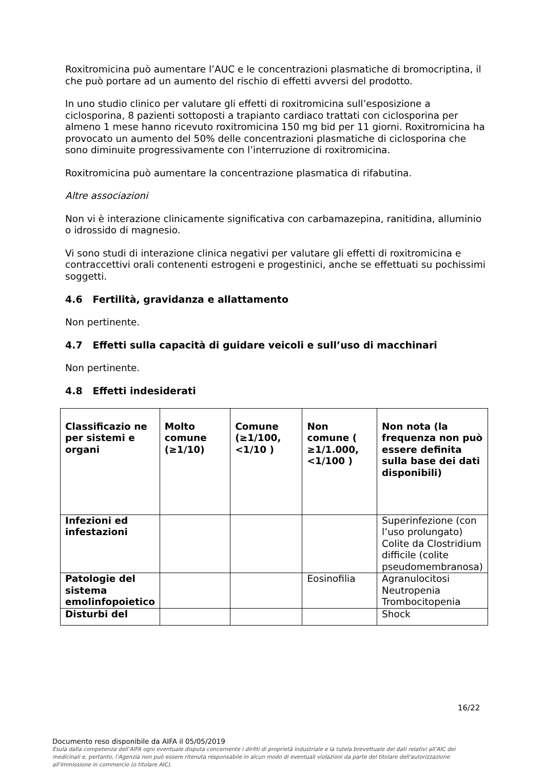Roxitromicina può aumentare l’AUC e le concentrazioni plasmatiche di bromocriptina, il che può portare ad un aumento del rischio di effetti avversi del prodotto.
In uno studio clinico per valutare gli effetti di roxitromicina sull’esposizione a ciclosporina, 8 pazienti sottoposti a trapianto cardiaco trattati con ciclosporina per almeno 1 mese hanno ricevuto roxitromicina 150 mg bid per 11 giorni. Roxitromicina ha provocato un aumento del 50% delle concentrazioni plasmatiche di ciclosporina che sono diminuite progressivamente con l’interruzione di roxitromicina.
Roxitromicina può aumentare la concentrazione plasmatica di rifabutina.
Altre associazioni
Non vi è interazione clinicamente significativa con carbamazepina, ranitidina, alluminio o idrossido di magnesio.
Vi sono studi di interazione clinica negativi per valutare gli effetti di roxitromicina e contraccettivi orali contenenti estrogeni e progestinici, anche se effettuati su pochissimi soggetti.
4.6 Fertilità, gravidanza e allattamento
Non pertinente.
4.7 Effetti sulla capacità di guidare veicoli e sull’uso di macchinari
Non pertinente.
4.8 Effetti indesiderati
| Classificazio ne per sistemi e organi | Molto comune (≥1/10) | Comune (≥1/100, <1/10 ) | Non comune ( ≥1/1.000, <1/100 ) | Non nota (la frequenza non può essere definita sulla base dei dati disponibili) |
| --- | --- | --- | --- | --- |
| Infezioni ed infestazioni | | | | Superinfezione (con l’uso prolungato) Colite da Clostridium difficile (colite pseudomembranosa) |
| Patologie del sistema emolinfopoietico | | | Eosinofilia | Agranulocitosi Neutropenia Trombocitopenia |
| Disturbi del | | | | Shock |
16/22
Documento reso disponibile da AIFA il 05/05/2019
Esula dalla competenza dell’AIFA ogni eventuale disputa concernente i diritti di proprietà industriale e la tutela brevettuale dei dati relativi all’AIC dei medicinali e, pertanto, l’Agenzia non può essere ritenuta responsabile in alcun modo di eventuali violazioni da parte del titolare dell'autorizzazione all'immissione in commercio (o titolare AIC).